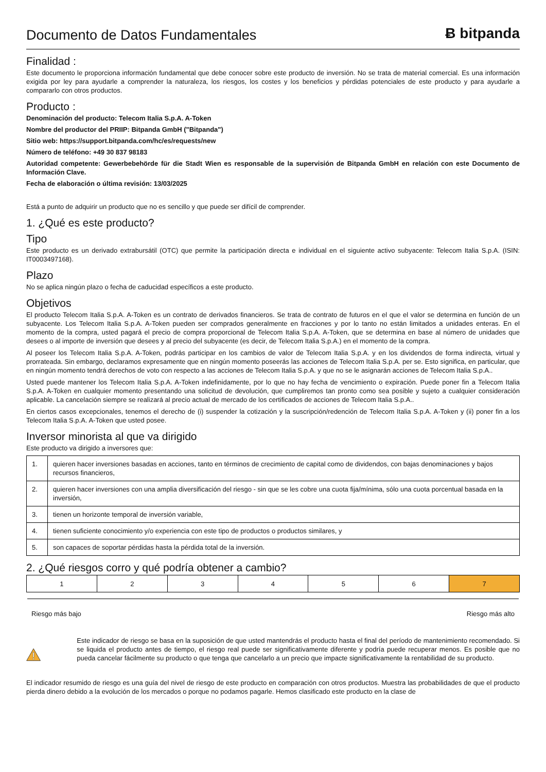Documento de Datos Fundamentales
Ƀ bitpanda
Finalidad :
Este documento le proporciona información fundamental que debe conocer sobre este producto de inversión. No se trata de material comercial. Es una información exigida por ley para ayudarle a comprender la naturaleza, los riesgos, los costes y los beneficios y pérdidas potenciales de este producto y para ayudarle a compararlo con otros productos.
Producto :
Denominación del producto: Telecom Italia S.p.A. A-Token
Nombre del productor del PRIIP: Bitpanda GmbH ("Bitpanda")
Sitio web: https://support.bitpanda.com/hc/es/requests/new
Número de teléfono: +49 30 837 98183
Autoridad competente: Gewerbebehörde für die Stadt Wien es responsable de la supervisión de Bitpanda GmbH en relación con este Documento de Información Clave.
Fecha de elaboración o última revisión: 13/03/2025
Está a punto de adquirir un producto que no es sencillo y que puede ser difícil de comprender.
1. ¿Qué es este producto?
Tipo
Este producto es un derivado extrabursátil (OTC) que permite la participación directa e individual en el siguiente activo subyacente: Telecom Italia S.p.A. (ISIN: IT0003497168).
Plazo
No se aplica ningún plazo o fecha de caducidad específicos a este producto.
Objetivos
El producto Telecom Italia S.p.A. A-Token es un contrato de derivados financieros. Se trata de contrato de futuros en el que el valor se determina en función de un subyacente. Los Telecom Italia S.p.A. A-Token pueden ser comprados generalmente en fracciones y por lo tanto no están limitados a unidades enteras. En el momento de la compra, usted pagará el precio de compra proporcional de Telecom Italia S.p.A. A-Token, que se determina en base al número de unidades que desees o al importe de inversión que desees y al precio del subyacente (es decir, de Telecom Italia S.p.A.) en el momento de la compra.
Al poseer los Telecom Italia S.p.A. A-Token, podrás participar en los cambios de valor de Telecom Italia S.p.A. y en los dividendos de forma indirecta, virtual y prorrateada. Sin embargo, declaramos expresamente que en ningún momento poseerás las acciones de Telecom Italia S.p.A. per se. Esto significa, en particular, que en ningún momento tendrá derechos de voto con respecto a las acciones de Telecom Italia S.p.A. y que no se le asignarán acciones de Telecom Italia S.p.A..
Usted puede mantener los Telecom Italia S.p.A. A-Token indefinidamente, por lo que no hay fecha de vencimiento o expiración. Puede poner fin a Telecom Italia S.p.A. A-Token en cualquier momento presentando una solicitud de devolución, que cumpliremos tan pronto como sea posible y sujeto a cualquier consideración aplicable. La cancelación siempre se realizará al precio actual de mercado de los certificados de acciones de Telecom Italia S.p.A..
En ciertos casos excepcionales, tenemos el derecho de (i) suspender la cotización y la suscripción/redención de Telecom Italia S.p.A. A-Token y (ii) poner fin a los Telecom Italia S.p.A. A-Token que usted posee.
Inversor minorista al que va dirigido
Este producto va dirigido a inversores que:
| 1. | quieren hacer inversiones basadas en acciones, tanto en términos de crecimiento de capital como de dividendos, con bajas denominaciones y bajos recursos financieros, |
| 2. | quieren hacer inversiones con una amplia diversificación del riesgo - sin que se les cobre una cuota fija/mínima, sólo una cuota porcentual basada en la inversión, |
| 3. | tienen un horizonte temporal de inversión variable, |
| 4. | tienen suficiente conocimiento y/o experiencia con este tipo de productos o productos similares, y |
| 5. | son capaces de soportar pérdidas hasta la pérdida total de la inversión. |
2. ¿Qué riesgos corro y qué podría obtener a cambio?
| 1 | 2 | 3 | 4 | 5 | 6 | 7 |
Riesgo más bajo Riesgo más alto
Este indicador de riesgo se basa en la suposición de que usted mantendrás el producto hasta el final del período de mantenimiento recomendado. Si se liquida el producto antes de tiempo, el riesgo real puede ser significativamente diferente y podría puede recuperar menos. Es posible que no pueda cancelar fácilmente su producto o que tenga que cancelarlo a un precio que impacte significativamente la rentabilidad de su producto.
El indicador resumido de riesgo es una guía del nivel de riesgo de este producto en comparación con otros productos. Muestra las probabilidades de que el producto pierda dinero debido a la evolución de los mercados o porque no podamos pagarle. Hemos clasificado este producto en la clase de